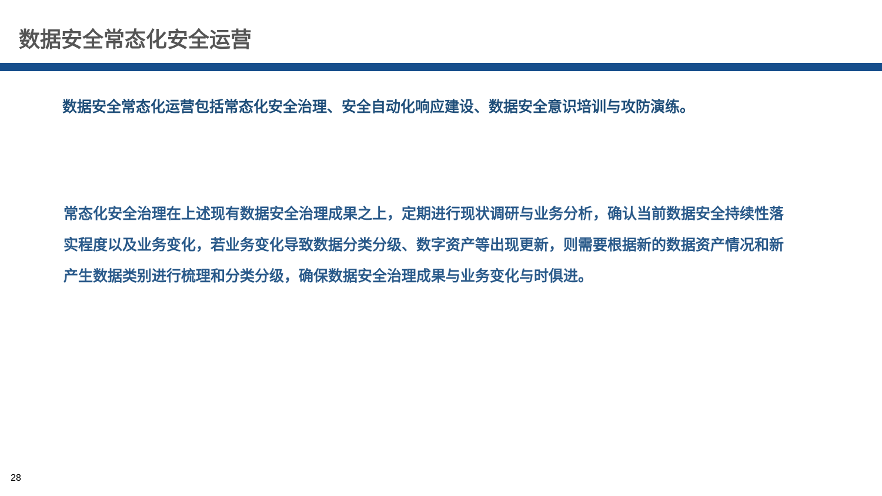数据安全常态化安全运营
数据安全常态化运营包括常态化安全治理、安全自动化响应建设、数据安全意识培训与攻防演练。
常态化安全治理在上述现有数据安全治理成果之上，定期进行现状调研与业务分析，确认当前数据安全持续性落实程度以及业务变化，若业务变化导致数据分类分级、数字资产等出现更新，则需要根据新的数据资产情况和新产生数据类别进行梳理和分类分级，确保数据安全治理成果与业务变化与时俱进。
28